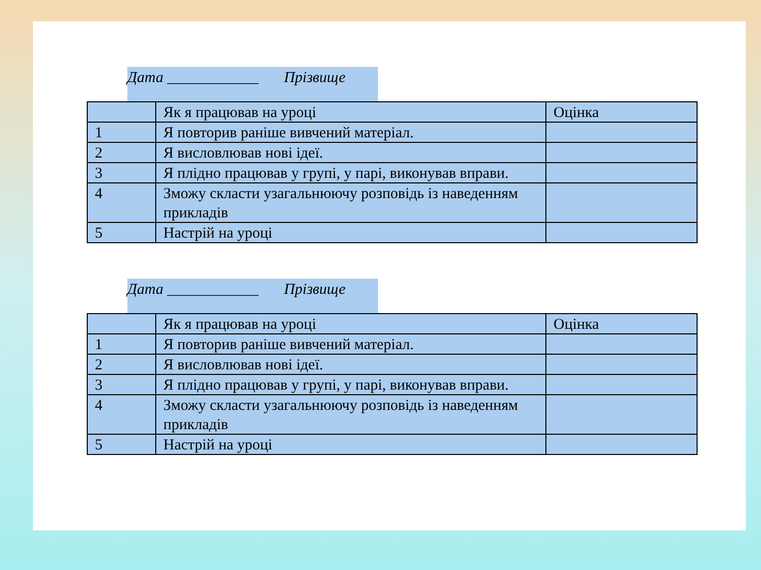Дата ____________ Прізвище
| | Як я працював на уроці | Оцінка |
| 1 | Я повторив раніше вивчений матеріал. | |
| 2 | Я висловлював нові ідеї. | |
| 3 | Я плідно працював у групі, у парі, виконував вправи. | |
| 4 | Зможу скласти узагальнюючу розповідь із наведенням прикладів | |
| 5 | Настрій на уроці | |
Дата ____________ Прізвище
| | Як я працював на уроці | Оцінка |
| 1 | Я повторив раніше вивчений матеріал. | |
| 2 | Я висловлював нові ідеї. | |
| 3 | Я плідно працював у групі, у парі, виконував вправи. | |
| 4 | Зможу скласти узагальнюючу розповідь із наведенням прикладів | |
| 5 | Настрій на уроці | |